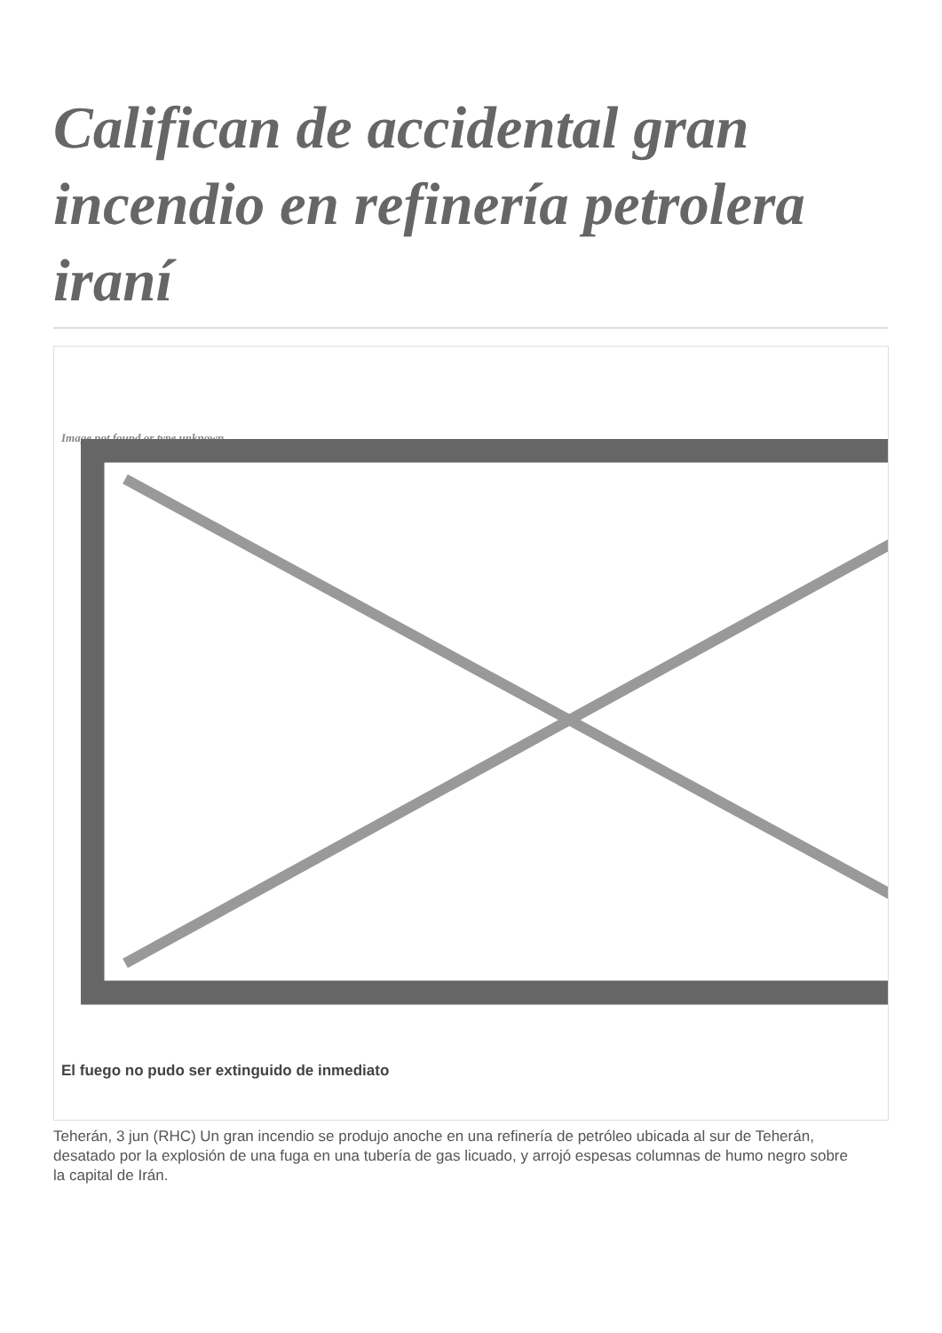Califican de accidental gran incendio en refinería petrolera iraní
Image not found or type unknown
El fuego no pudo ser extinguido de inmediato
Teherán, 3 jun (RHC) Un gran incendio se produjo anoche en una refinería de petróleo ubicada al sur de Teherán, desatado por la explosión de una fuga en una tubería de gas licuado, y arrojó espesas columnas de humo negro sobre la capital de Irán.